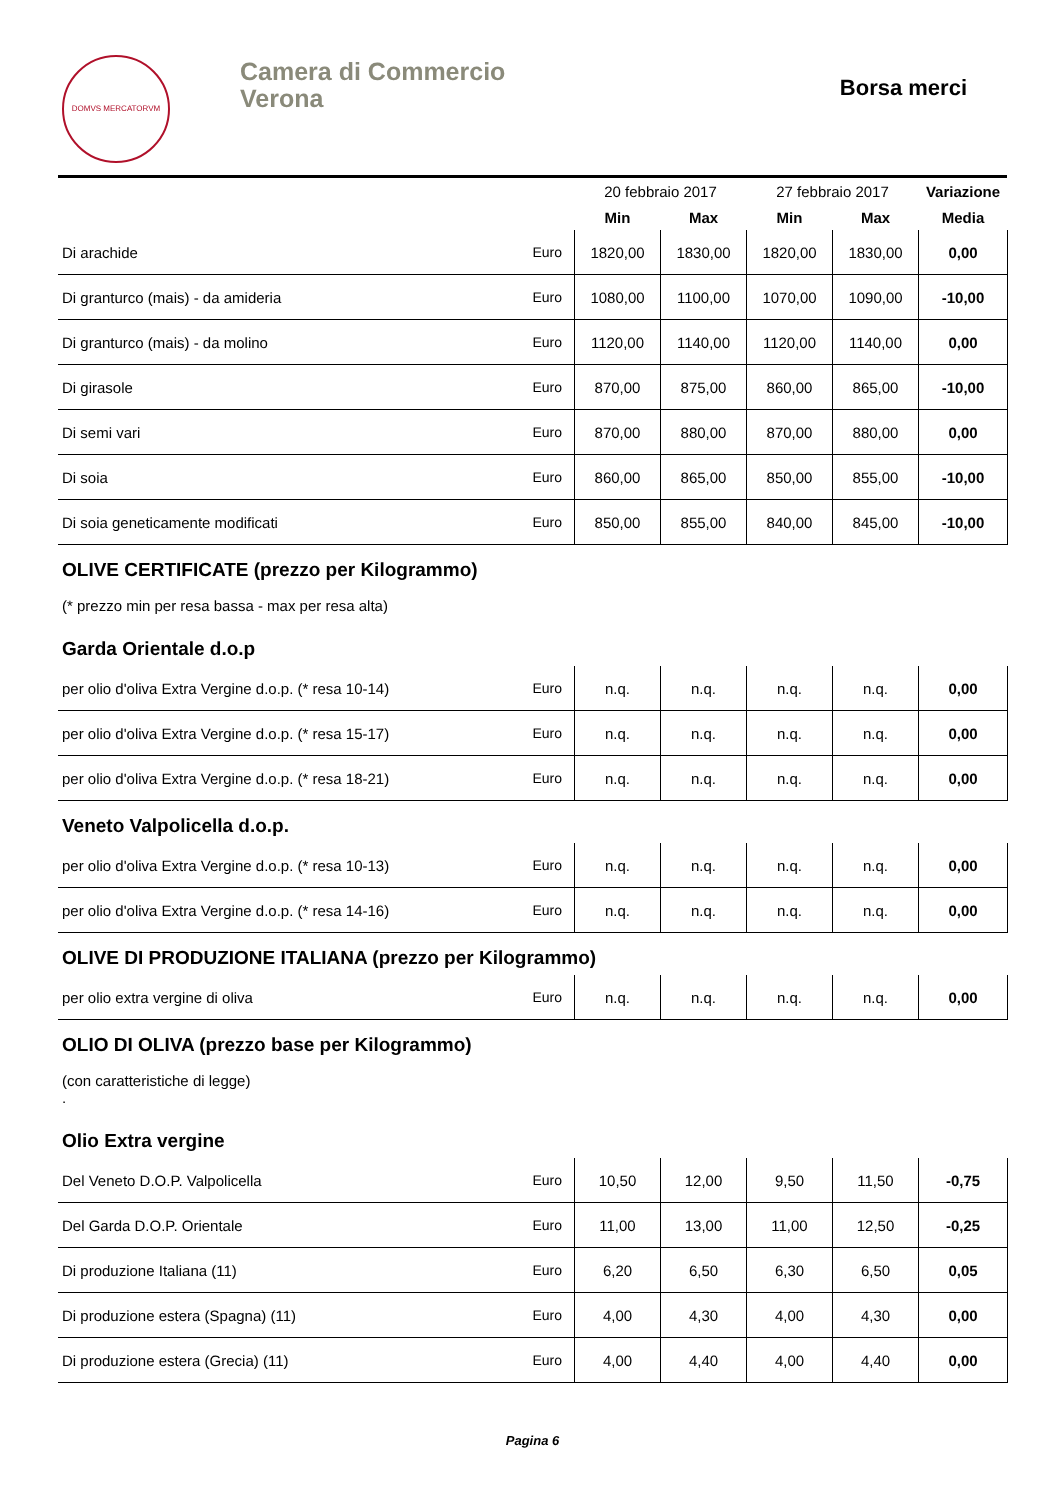DOMVS MERCATORVM
Camera di Commercio
Verona
Borsa merci
| | | 20 febbraio 2017 | | 27 febbraio 2017 | | Variazione |
| --- | --- | --- | --- | --- | --- | --- |
| | | Min | Max | Min | Max | Media |
| Di arachide | Euro | 1820,00 | 1830,00 | 1820,00 | 1830,00 | 0,00 |
| Di granturco (mais) - da amideria | Euro | 1080,00 | 1100,00 | 1070,00 | 1090,00 | -10,00 |
| Di granturco (mais) - da molino | Euro | 1120,00 | 1140,00 | 1120,00 | 1140,00 | 0,00 |
| Di girasole | Euro | 870,00 | 875,00 | 860,00 | 865,00 | -10,00 |
| Di semi vari | Euro | 870,00 | 880,00 | 870,00 | 880,00 | 0,00 |
| Di soia | Euro | 860,00 | 865,00 | 850,00 | 855,00 | -10,00 |
| Di soia geneticamente modificati | Euro | 850,00 | 855,00 | 840,00 | 845,00 | -10,00 |
OLIVE CERTIFICATE (prezzo per Kilogrammo)
(* prezzo min per resa bassa - max per resa alta)
Garda Orientale d.o.p
| per olio d'oliva Extra Vergine d.o.p. (* resa 10-14) | Euro | n.q. | n.q. | n.q. | n.q. | 0,00 |
| per olio d'oliva Extra Vergine d.o.p. (* resa 15-17) | Euro | n.q. | n.q. | n.q. | n.q. | 0,00 |
| per olio d'oliva Extra Vergine d.o.p. (* resa 18-21) | Euro | n.q. | n.q. | n.q. | n.q. | 0,00 |
Veneto Valpolicella d.o.p.
| per olio d'oliva Extra Vergine d.o.p. (* resa 10-13) | Euro | n.q. | n.q. | n.q. | n.q. | 0,00 |
| per olio d'oliva Extra Vergine d.o.p. (* resa 14-16) | Euro | n.q. | n.q. | n.q. | n.q. | 0,00 |
OLIVE DI PRODUZIONE ITALIANA (prezzo per Kilogrammo)
| per olio extra vergine di oliva | Euro | n.q. | n.q. | n.q. | n.q. | 0,00 |
OLIO DI OLIVA (prezzo base per Kilogrammo)
(con caratteristiche di legge)
.
Olio Extra vergine
| Del Veneto D.O.P. Valpolicella | Euro | 10,50 | 12,00 | 9,50 | 11,50 | -0,75 |
| Del Garda D.O.P. Orientale | Euro | 11,00 | 13,00 | 11,00 | 12,50 | -0,25 |
| Di produzione Italiana (11) | Euro | 6,20 | 6,50 | 6,30 | 6,50 | 0,05 |
| Di produzione estera (Spagna) (11) | Euro | 4,00 | 4,30 | 4,00 | 4,30 | 0,00 |
| Di produzione estera (Grecia) (11) | Euro | 4,00 | 4,40 | 4,00 | 4,40 | 0,00 |
Pagina 6